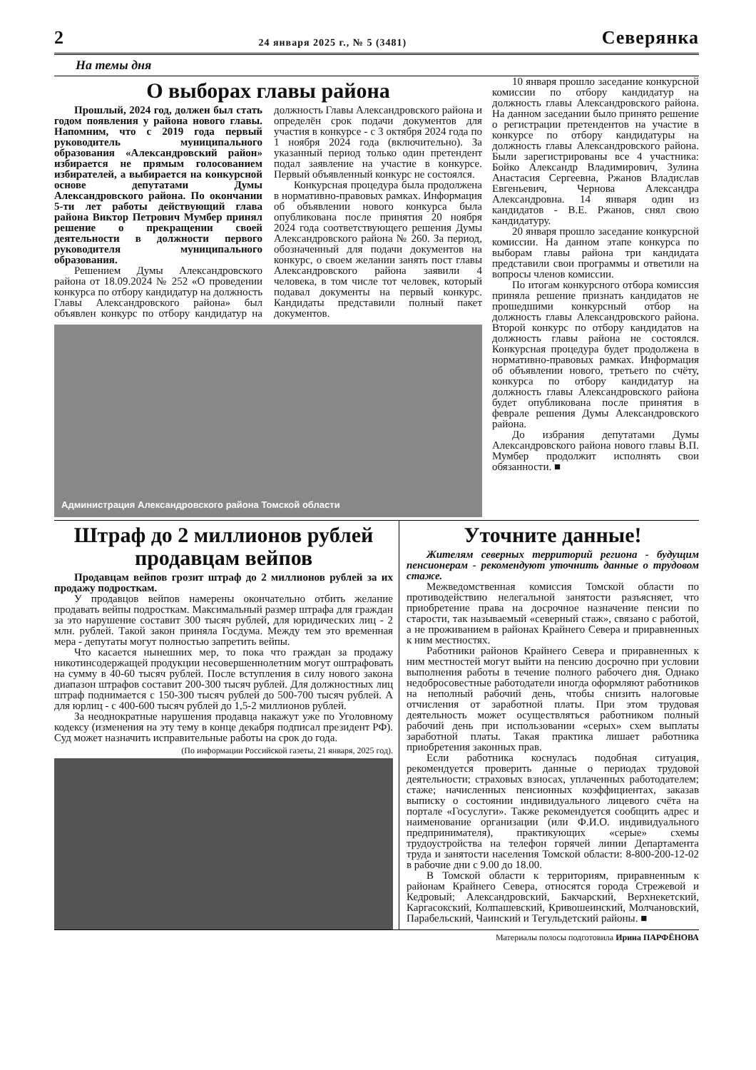2 24 января 2025 г., № 5 (3481) Северянка
На темы дня
О выборах главы района
Прошлый, 2024 год, должен был стать годом появления у района нового главы. Напомним, что с 2019 года первый руководитель муниципального образования «Александровский район» избирается не прямым голосованием избирателей, а выбирается на конкурсной основе депутатами Думы Александровского района. По окончании 5-ти лет работы действующий глава района Виктор Петрович Мумбер принял решение о прекращении своей деятельности в должности первого руководителя муниципального образования.
Решением Думы Александровского района от 18.09.2024 № 252 «О проведении конкурса по отбору кандидатур на должность Главы Александровского района» был объявлен конкурс по отбору кандидатур на должность Главы Александровского района и определён срок подачи документов для участия в конкурсе - с 3 октября 2024 года по 1 ноября 2024 года (включительно). За указанный период только один претендент подал заявление на участие в конкурсе. Первый объявленный конкурс не состоялся.
Конкурсная процедура была продолжена в нормативно-правовых рамках. Информация об объявлении нового конкурса была опубликована после принятия 20 ноября 2024 года соответствующего решения Думы Александровского района № 260. За период, обозначенный для подачи документов на конкурс, о своем желании занять пост главы Александровского района заявили 4 человека, в том числе тот человек, который подавал документы на первый конкурс. Кандидаты представили полный пакет документов.
Администрация Александровского района Томской области
10 января прошло заседание конкурсной комиссии по отбору кандидатур на должность главы Александровского района. На данном заседании было принято решение о регистрации претендентов на участие в конкурсе по отбору кандидатуры на должность главы Александровского района. Были зарегистрированы все 4 участника: Бойко Александр Владимирович, Зулина Анастасия Сергеевна, Ржанов Владислав Евгеньевич, Чернова Александра Александровна. 14 января один из кандидатов - В.Е. Ржанов, снял свою кандидатуру.
20 января прошло заседание конкурсной комиссии. На данном этапе конкурса по выборам главы района три кандидата представили свои программы и ответили на вопросы членов комиссии.
По итогам конкурсного отбора комиссия приняла решение признать кандидатов не прошедшими конкурсный отбор на должность главы Александровского района. Второй конкурс по отбору кандидатов на должность главы района не состоялся. Конкурсная процедура будет продолжена в нормативно-правовых рамках. Информация об объявлении нового, третьего по счёту, конкурса по отбору кандидатур на должность главы Александровского района будет опубликована после принятия в феврале решения Думы Александровского района.
До избрания депутатами Думы Александровского района нового главы В.П. Мумбер продолжит исполнять свои обязанности. ■
Штраф до 2 миллионов рублей продавцам вейпов
Продавцам вейпов грозит штраф до 2 миллионов рублей за их продажу подросткам.
У продавцов вейпов намерены окончательно отбить желание продавать вейпы подросткам. Максимальный размер штрафа для граждан за это нарушение составит 300 тысяч рублей, для юридических лиц - 2 млн. рублей. Такой закон приняла Госдума. Между тем это временная мера - депутаты могут полностью запретить вейпы.
Что касается нынешних мер, то пока что граждан за продажу никотинсодержащей продукции несовершеннолетним могут оштрафовать на сумму в 40-60 тысяч рублей. После вступления в силу нового закона диапазон штрафов составит 200-300 тысяч рублей. Для должностных лиц штраф поднимается с 150-300 тысяч рублей до 500-700 тысяч рублей. А для юрлиц - с 400-600 тысяч рублей до 1,5-2 миллионов рублей.
За неоднократные нарушения продавца накажут уже по Уголовному кодексу (изменения на эту тему в конце декабря подписал президент РФ). Суд может назначить исправительные работы на срок до года.
(По информации Российской газеты, 21 января, 2025 год).
Уточните данные!
Жителям северных территорий региона - будущим пенсионерам - рекомендуют уточнить данные о трудовом стаже.
Межведомственная комиссия Томской области по противодействию нелегальной занятости разъясняет, что приобретение права на досрочное назначение пенсии по старости, так называемый «северный стаж», связано с работой, а не проживанием в районах Крайнего Севера и приравненных к ним местностях.
Работники районов Крайнего Севера и приравненных к ним местностей могут выйти на пенсию досрочно при условии выполнения работы в течение полного рабочего дня. Однако недобросовестные работодатели иногда оформляют работников на неполный рабочий день, чтобы снизить налоговые отчисления от заработной платы. При этом трудовая деятельность может осуществляться работником полный рабочий день при использовании «серых» схем выплаты заработной платы. Такая практика лишает работника приобретения законных прав.
Если работника коснулась подобная ситуация, рекомендуется проверить данные о периодах трудовой деятельности; страховых взносах, уплаченных работодателем; стаже; начисленных пенсионных коэффициентах, заказав выписку о состоянии индивидуального лицевого счёта на портале «Госуслуги». Также рекомендуется сообщить адрес и наименование организации (или Ф.И.О. индивидуального предпринимателя), практикующих «серые» схемы трудоустройства на телефон горячей линии Департамента труда и занятости населения Томской области: 8-800-200-12-02 в рабочие дни с 9.00 до 18.00.
В Томской области к территориям, приравненным к районам Крайнего Севера, относятся города Стрежевой и Кедровый; Александровский, Бакчарский, Верхнекетский, Каргасокский, Колпашевский, Кривошеинский, Молчановский, Парабельский, Чаинский и Тегульдетский районы. ■
Материалы полосы подготовила Ирина ПАРФЁНОВА